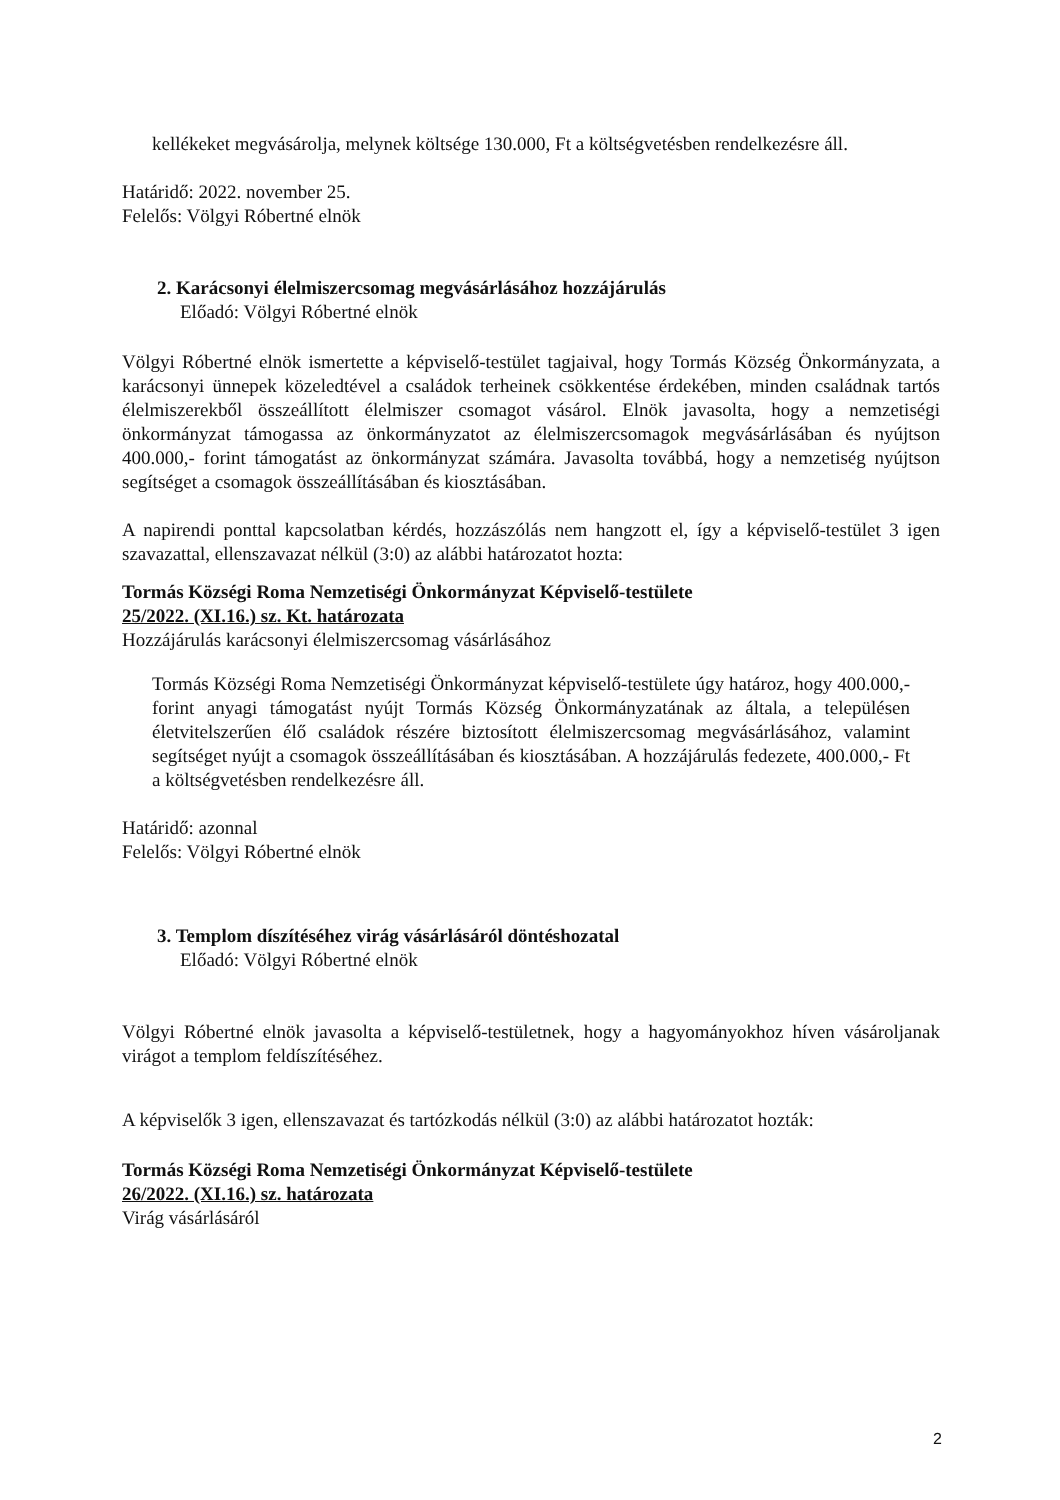kellékeket megvásárolja, melynek költsége 130.000, Ft a költségvetésben rendelkezésre áll.
Határidő: 2022. november 25.
Felelős: Völgyi Róbertné elnök
2. Karácsonyi élelmiszercsomag megvásárlásához hozzájárulás
Előadó: Völgyi Róbertné elnök
Völgyi Róbertné elnök ismertette a képviselő-testület tagjaival, hogy Tormás Község Önkormányzata, a karácsonyi ünnepek közeledtével a családok terheinek csökkentése érdekében, minden családnak tartós élelmiszerekből összeállított élelmiszer csomagot vásárol. Elnök javasolta, hogy a nemzetiségi önkormányzat támogassa az önkormányzatot az élelmiszercsomagok megvásárlásában és nyújtson 400.000,- forint támogatást az önkormányzat számára. Javasolta továbbá, hogy a nemzetiség nyújtson segítséget a csomagok összeállításában és kiosztásában.
A napirendi ponttal kapcsolatban kérdés, hozzászólás nem hangzott el, így a képviselő-testület 3 igen szavazattal, ellenszavazat nélkül (3:0) az alábbi határozatot hozta:
Tormás Községi Roma Nemzetiségi Önkormányzat Képviselő-testülete
25/2022. (XI.16.) sz. Kt. határozata
Hozzájárulás karácsonyi élelmiszercsomag vásárlásához
Tormás Községi Roma Nemzetiségi Önkormányzat képviselő-testülete úgy határoz, hogy 400.000,- forint anyagi támogatást nyújt Tormás Község Önkormányzatának az általa, a településen életvitelszerűen élő családok részére biztosított élelmiszercsomag megvásárlásához, valamint segítséget nyújt a csomagok összeállításában és kiosztásában. A hozzájárulás fedezete, 400.000,- Ft a költségvetésben rendelkezésre áll.
Határidő: azonnal
Felelős: Völgyi Róbertné elnök
3. Templom díszítéséhez virág vásárlásáról döntéshozatal
Előadó: Völgyi Róbertné elnök
Völgyi Róbertné elnök javasolta a képviselő-testületnek, hogy a hagyományokhoz híven vásároljanak virágot a templom feldíszítéséhez.
A képviselők 3 igen, ellenszavazat és tartózkodás nélkül (3:0) az alábbi határozatot hozták:
Tormás Községi Roma Nemzetiségi Önkormányzat Képviselő-testülete
26/2022. (XI.16.) sz. határozata
Virág vásárlásáról
2